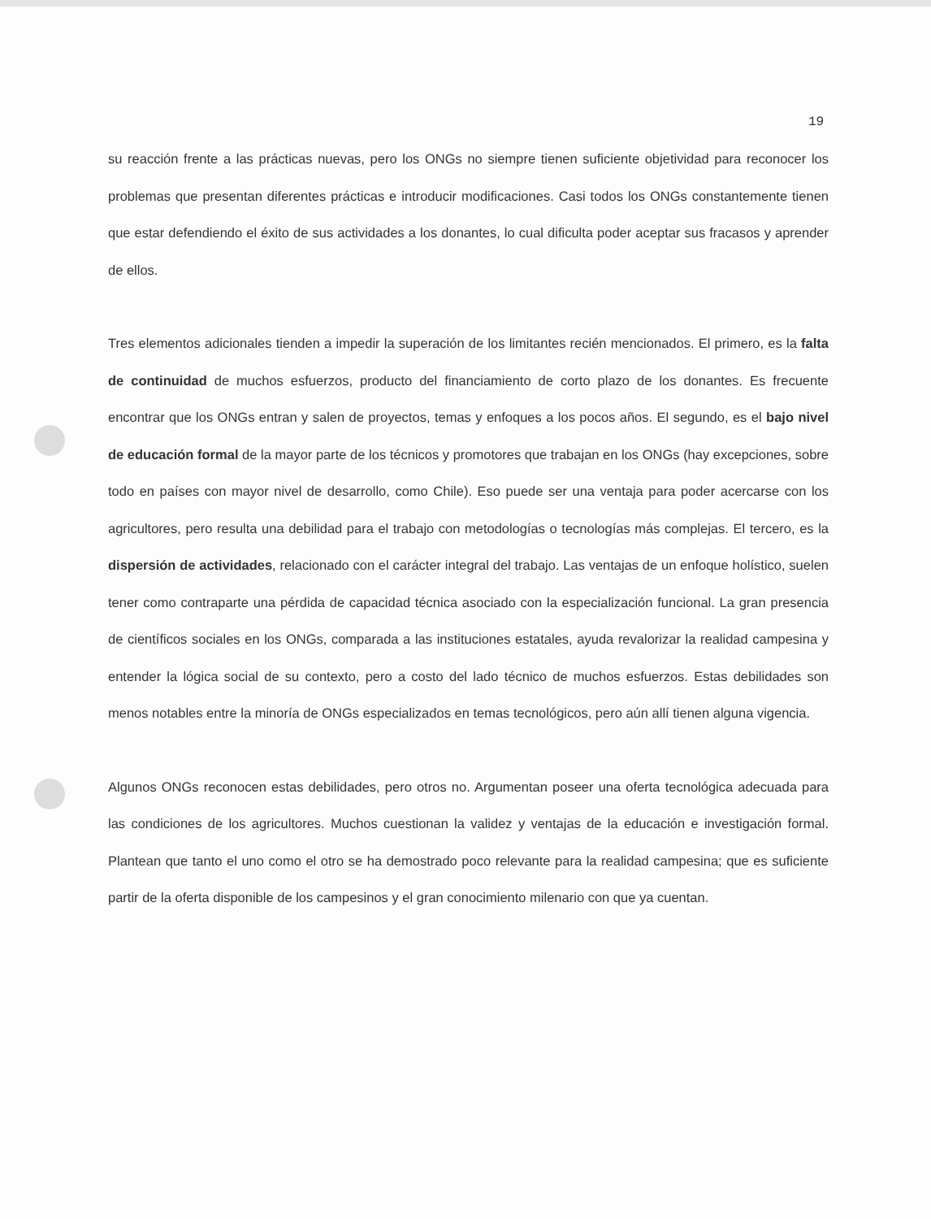19
su reacción frente a las prácticas nuevas, pero los ONGs no siempre tienen suficiente objetividad para reconocer los problemas que presentan diferentes prácticas e introducir modificaciones. Casi todos los ONGs constantemente tienen que estar defendiendo el éxito de sus actividades a los donantes, lo cual dificulta poder aceptar sus fracasos y aprender de ellos.
Tres elementos adicionales tienden a impedir la superación de los limitantes recién mencionados. El primero, es la falta de continuidad de muchos esfuerzos, producto del financiamiento de corto plazo de los donantes. Es frecuente encontrar que los ONGs entran y salen de proyectos, temas y enfoques a los pocos años. El segundo, es el bajo nivel de educación formal de la mayor parte de los técnicos y promotores que trabajan en los ONGs (hay excepciones, sobre todo en países con mayor nivel de desarrollo, como Chile). Eso puede ser una ventaja para poder acercarse con los agricultores, pero resulta una debilidad para el trabajo con metodologías o tecnologías más complejas. El tercero, es la dispersión de actividades, relacionado con el carácter integral del trabajo. Las ventajas de un enfoque holístico, suelen tener como contraparte una pérdida de capacidad técnica asociado con la especialización funcional. La gran presencia de científicos sociales en los ONGs, comparada a las instituciones estatales, ayuda revalorizar la realidad campesina y entender la lógica social de su contexto, pero a costo del lado técnico de muchos esfuerzos. Estas debilidades son menos notables entre la minoría de ONGs especializados en temas tecnológicos, pero aún allí tienen alguna vigencia.
Algunos ONGs reconocen estas debilidades, pero otros no. Argumentan poseer una oferta tecnológica adecuada para las condiciones de los agricultores. Muchos cuestionan la validez y ventajas de la educación e investigación formal. Plantean que tanto el uno como el otro se ha demostrado poco relevante para la realidad campesina; que es suficiente partir de la oferta disponible de los campesinos y el gran conocimiento milenario con que ya cuentan.